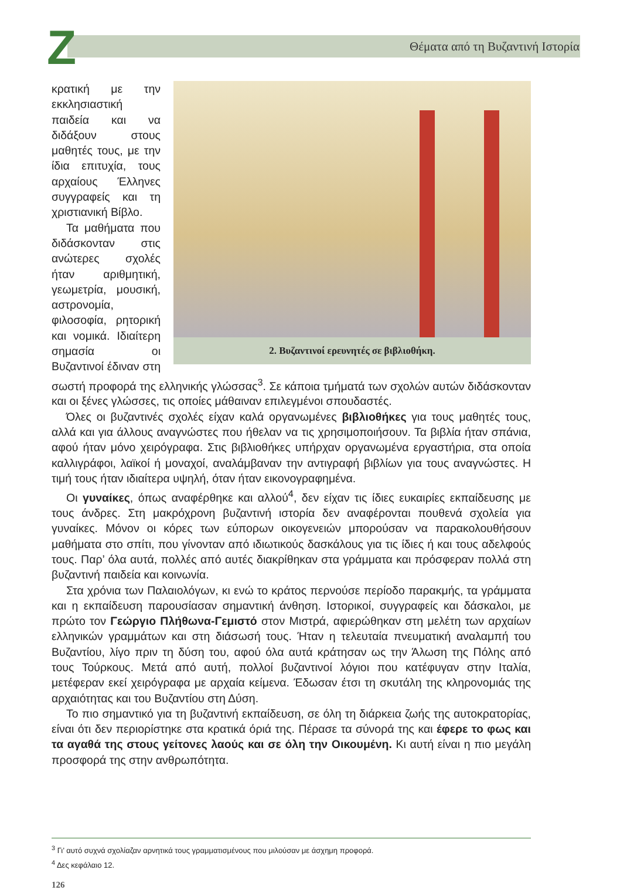Z
Θέματα από τη Βυζαντινή Ιστορία
2. Βυζαντινοί ερευνητές σε βιβλιοθήκη.
κρατική με την εκκλησιαστική παιδεία και να διδάξουν στους μαθητές τους, με την ίδια επιτυχία, τους αρχαίους Έλληνες συγγραφείς και τη χριστιανική Βίβλο.
Τα μαθήματα που διδάσκονταν στις ανώτερες σχολές ήταν αριθμητική, γεωμετρία, μουσική, αστρονομία, φιλοσοφία, ρητορική και νομικά. Ιδιαίτερη σημασία οι Βυζαντινοί έδιναν στη σωστή προφορά της ελληνικής γλώσσας<sup>3</sup>. Σε κάποια τμήματά των σχολών αυτών διδάσκονταν και οι ξένες γλώσσες, τις οποίες μάθαιναν επιλεγμένοι σπουδαστές.
Όλες οι βυζαντινές σχολές είχαν καλά οργανωμένες βιβλιοθήκες για τους μαθητές τους, αλλά και για άλλους αναγνώστες που ήθελαν να τις χρησιμοποιήσουν. Τα βιβλία ήταν σπάνια, αφού ήταν μόνο χειρόγραφα. Στις βιβλιοθήκες υπήρχαν οργανωμένα εργαστήρια, στα οποία καλλιγράφοι, λαϊκοί ή μοναχοί, αναλάμβαναν την αντιγραφή βιβλίων για τους αναγνώστες. Η τιμή τους ήταν ιδιαίτερα υψηλή, όταν ήταν εικονογραφημένα.
Οι γυναίκες, όπως αναφέρθηκε και αλλού<sup>4</sup>, δεν είχαν τις ίδιες ευκαιρίες εκπαίδευσης με τους άνδρες. Στη μακρόχρονη βυζαντινή ιστορία δεν αναφέρονται πουθενά σχολεία για γυναίκες. Μόνον οι κόρες των εύπορων οικογενειών μπορούσαν να παρακολουθήσουν μαθήματα στο σπίτι, που γίνονταν από ιδιωτικούς δασκάλους για τις ίδιες ή και τους αδελφούς τους. Παρ’ όλα αυτά, πολλές από αυτές διακρίθηκαν στα γράμματα και πρόσφεραν πολλά στη βυζαντινή παιδεία και κοινωνία.
Στα χρόνια των Παλαιολόγων, κι ενώ το κράτος περνούσε περίοδο παρακμής, τα γράμματα και η εκπαίδευση παρουσίασαν σημαντική άνθηση. Ιστορικοί, συγγραφείς και δάσκαλοι, με πρώτο τον Γεώργιο Πλήθωνα-Γεμιστό στον Μιστρά, αφιερώθηκαν στη μελέτη των αρχαίων ελληνικών γραμμάτων και στη διάσωσή τους. Ήταν η τελευταία πνευματική αναλαμπή του Βυζαντίου, λίγο πριν τη δύση του, αφού όλα αυτά κράτησαν ως την Άλωση της Πόλης από τους Τούρκους. Μετά από αυτή, πολλοί βυζαντινοί λόγιοι που κατέφυγαν στην Ιταλία, μετέφεραν εκεί χειρόγραφα με αρχαία κείμενα. Έδωσαν έτσι τη σκυτάλη της κληρονομιάς της αρχαιότητας και του Βυζαντίου στη Δύση.
Το πιο σημαντικό για τη βυζαντινή εκπαίδευση, σε όλη τη διάρκεια ζωής της αυτοκρατορίας, είναι ότι δεν περιορίστηκε στα κρατικά όριά της. Πέρασε τα σύνορά της και έφερε το φως και τα αγαθά της στους γείτονες λαούς και σε όλη την Οικουμένη. Κι αυτή είναι η πιο μεγάλη προσφορά της στην ανθρωπότητα.
<sup>3</sup> Γι’ αυτό συχνά σχολίαζαν αρνητικά τους γραμματισμένους που μιλούσαν με άσχημη προφορά.
<sup>4</sup> Δες κεφάλαιο 12.
126